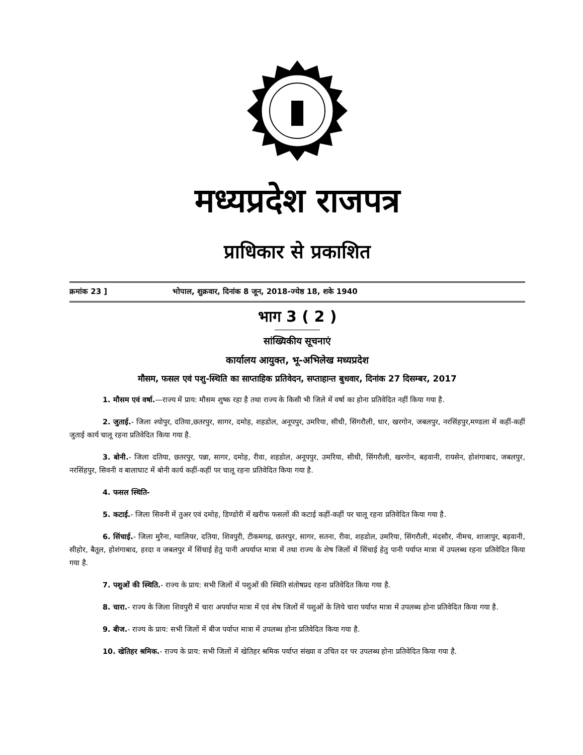मध्यप्रदेश राजपत्र
प्राधिकार से प्रकाशित
क्रमांक 23 ] भोपाल, शुक्रवार, दिनांक 8 जून, 2018-ज्येष्ठ 18, शके 1940
भाग 3 ( 2 )
सांख्यिकीय सूचनाएं
कार्यालय आयुक्त, भू-अभिलेख मध्यप्रदेश
मौसम, फसल एवं पशु-स्थिति का साप्ताहिक प्रतिवेदन, सप्ताहान्त बुधवार, दिनांक 27 दिसम्बर, 2017
1. मौसम एवं वर्षा.—राज्य में प्राय: मौसम शुष्क रहा है तथा राज्य के किसी भी जिले में वर्षा का होना प्रतिवेदित नहीं किया गया है.
2. जुताई.- जिला श्योपुर, दतिया,छतरपुर, सागर, दमोह, शहडोल, अनूपपुर, उमरिया, सीधी, सिंगरौली, धार, खरगोन, जबलपुर, नरसिंहपुर,मण्डला में कहीं-कहीं जुताई कार्य चालू रहना प्रतिवेदित किया गया है.
3. बोनी.- जिला दतिया, छतरपुर, पन्ना, सागर, दमोह, रीवा, शहडोल, अनूपपुर, उमरिया, सीधी, सिंगरौली, खरगोन, बड़वानी, रायसेन, होशंगाबाद, जबलपुर, नरसिंहपुर, सिवनी व बालाघाट में बोनी कार्य कहीं-कहीं पर चालू रहना प्रतिवेदित किया गया है.
4. फसल स्थिति-
5. कटाई.- जिला सिवनी में तुअर एवं दमोह, डिण्डोरी में खरीफ फसलों की कटाई कहीं-कहीं पर चालू रहना प्रतिवेदित किया गया है.
6. सिंचाई.- जिला मुरैना, ग्वालियर, दतिया, शिवपुरी, टीकमगढ़, छतरपुर, सागर, सतना, रीवा, शहडोल, उमरिया, सिंगरौली, मंदसौर, नीमच, शाजापुर, बड़वानी, सीहोर, बैतूल, होशंगाबाद, हरदा व जबलपुर में सिंचाई हेतु पानी अपर्याप्त मात्रा में तथा राज्य के शेष जिलों में सिंचाई हेतु पानी पर्याप्त मात्रा में उपलब्ध रहना प्रतिवेदित किया गया है.
7. पशुओं की स्थिति.- राज्य के प्राय: सभी जिलों में पशुओं की स्थिति संतोषप्रद रहना प्रतिवेदित किया गया है.
8. चारा.- राज्य के जिला शिवपुरी में चारा अपर्याप्त मात्रा में एवं शेष जिलों में पशुओं के लिये चारा पर्याप्त मात्रा में उपलब्ध होना प्रतिवेदित किया गया है.
9. बीज.- राज्य के प्राय: सभी जिलों में बीज पर्याप्त मात्रा में उपलब्ध होना प्रतिवेदित किया गया है.
10. खेतिहर श्रमिक.- राज्य के प्राय: सभी जिलों में खेतिहर श्रमिक पर्याप्त संख्या व उचित दर पर उपलब्ध होना प्रतिवेदित किया गया है.